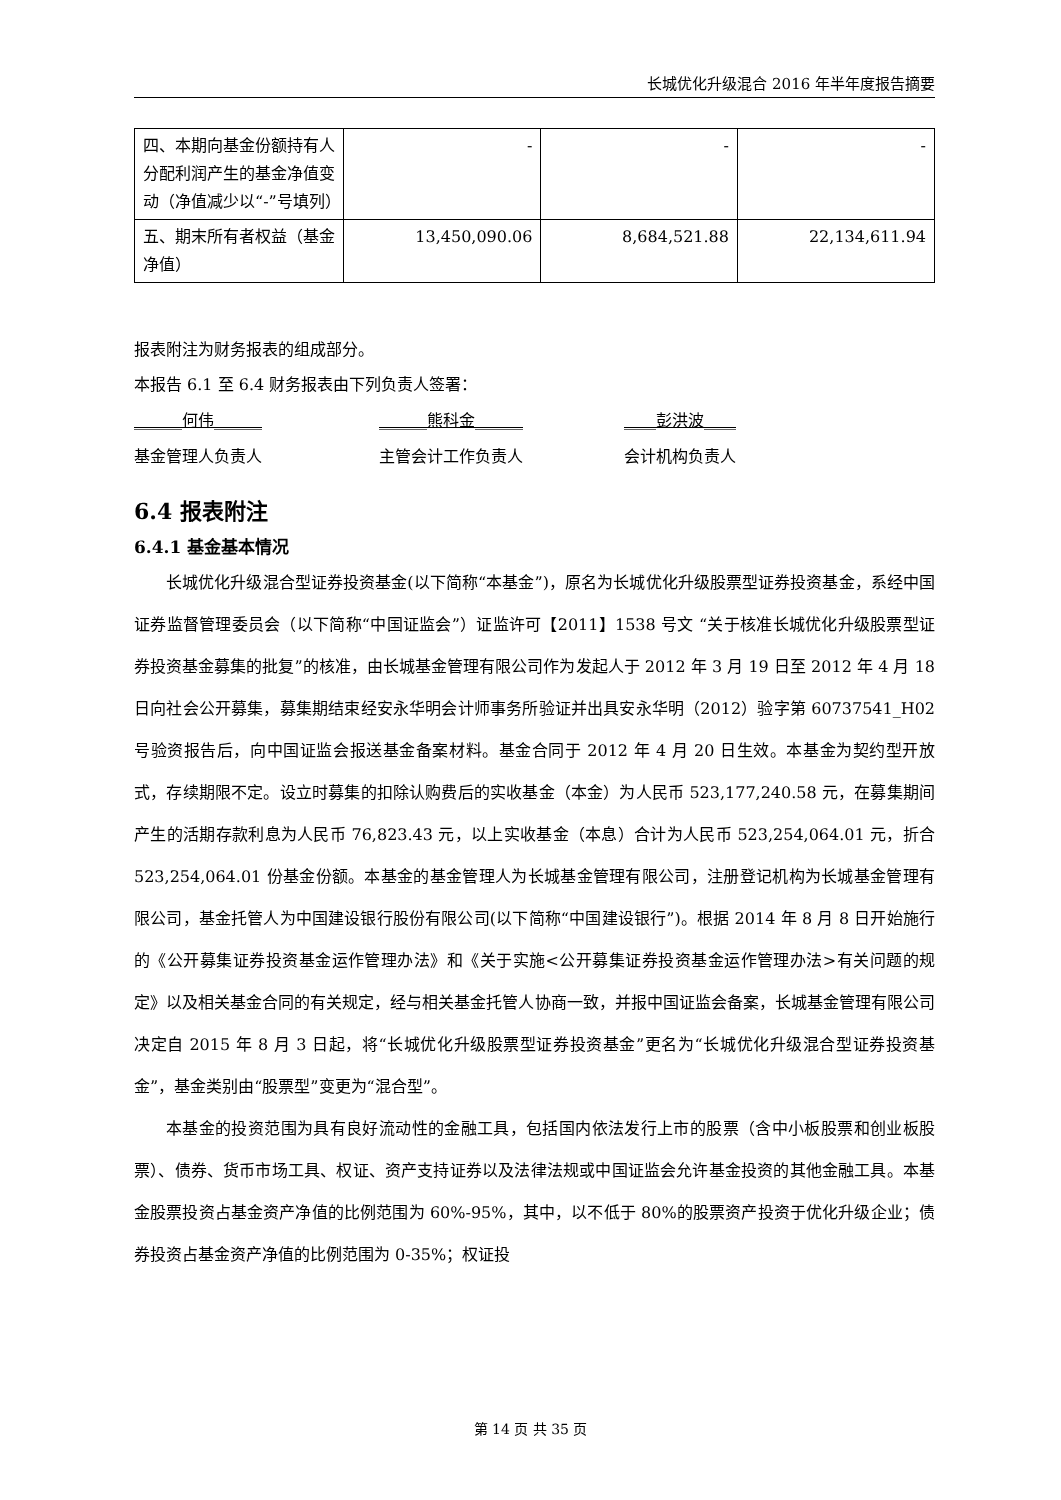长城优化升级混合 2016 年半年度报告摘要
| 四、本期向基金份额持有人分配利润产生的基金净值变动（净值减少以“-”号填列） | - | - | - |
| 五、期末所有者权益（基金净值） | 13,450,090.06 | 8,684,521.88 | 22,134,611.94 |
报表附注为财务报表的组成部分。
本报告 6.1 至 6.4 财务报表由下列负责人签署：
______何伟______ ______熊科金______ ____彭洪波____
基金管理人负责人 主管会计工作负责人 会计机构负责人
6.4 报表附注
6.4.1 基金基本情况
长城优化升级混合型证券投资基金(以下简称“本基金”)，原名为长城优化升级股票型证券投资基金，系经中国证券监督管理委员会（以下简称“中国证监会”）证监许可【2011】1538 号文 “关于核准长城优化升级股票型证券投资基金募集的批复”的核准，由长城基金管理有限公司作为发起人于 2012 年 3 月 19 日至 2012 年 4 月 18 日向社会公开募集，募集期结束经安永华明会计师事务所验证并出具安永华明（2012）验字第 60737541_H02 号验资报告后，向中国证监会报送基金备案材料。基金合同于 2012 年 4 月 20 日生效。本基金为契约型开放式，存续期限不定。设立时募集的扣除认购费后的实收基金（本金）为人民币 523,177,240.58 元，在募集期间产生的活期存款利息为人民币 76,823.43 元，以上实收基金（本息）合计为人民币 523,254,064.01 元，折合 523,254,064.01 份基金份额。本基金的基金管理人为长城基金管理有限公司，注册登记机构为长城基金管理有限公司，基金托管人为中国建设银行股份有限公司(以下简称“中国建设银行”)。根据 2014 年 8 月 8 日开始施行的《公开募集证券投资基金运作管理办法》和《关于实施<公开募集证券投资基金运作管理办法>有关问题的规定》以及相关基金合同的有关规定，经与相关基金托管人协商一致，并报中国证监会备案，长城基金管理有限公司决定自 2015 年 8 月 3 日起，将“长城优化升级股票型证券投资基金”更名为“长城优化升级混合型证券投资基金”，基金类别由“股票型”变更为“混合型”。
本基金的投资范围为具有良好流动性的金融工具，包括国内依法发行上市的股票（含中小板股票和创业板股票）、债券、货币市场工具、权证、资产支持证券以及法律法规或中国证监会允许基金投资的其他金融工具。本基金股票投资占基金资产净值的比例范围为 60%-95%，其中，以不低于 80%的股票资产投资于优化升级企业；债券投资占基金资产净值的比例范围为 0-35%；权证投
第 14 页 共 35 页